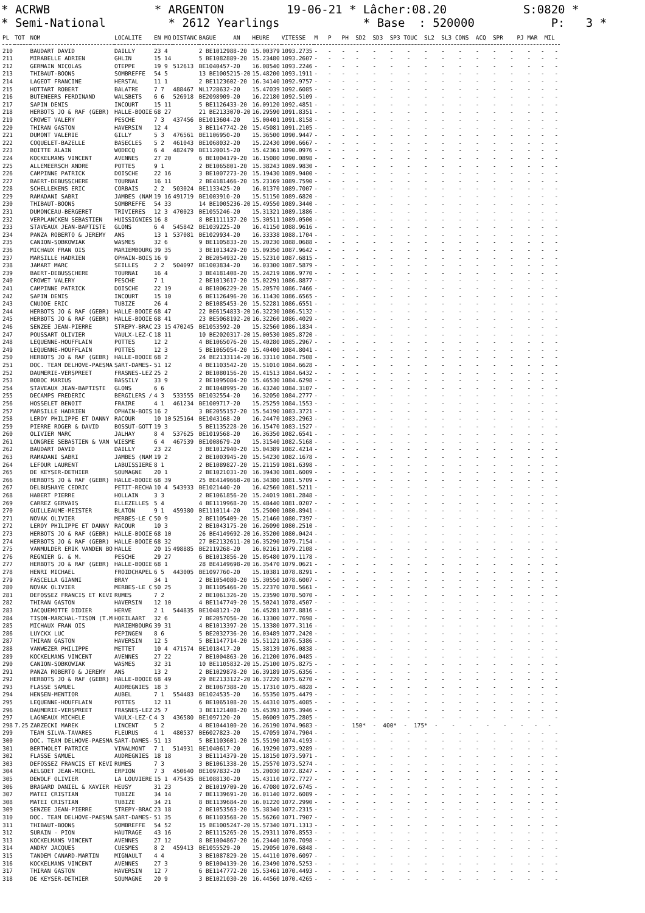* ACRWB * ARGENTON 19-06-21 * Lâcher:08.20 S:0820 *
* Semi-National * 2612 Yearlings * Base : 520000 P: 3 *
| PL | TOT | NOM | LOCALITE | EN MQ | DISTANC | BAGUE AN | HEURE | VITESSE | M P PH SD2 SD3 SP3 TOUC SL2 SL3 CONS ACQ SPR PJ MAR MIL |
| --- | --- | --- | --- | --- | --- | --- | --- | --- | --- |
| 210 | | BAUDART DAVID | DAILLY | 23 4 | | 2 BE1012988-20 | 15.00379 | 1093.2735 | - - - - - - - - - - - - - - - - |
| 211 | | MIRABELLE ADRIEN | GHLIN | 15 14 | | 5 BE1082889-20 | 15.23480 | 1093.2607 | - - - - - - - - - - - - - - - - |
| 212 | | GERMAIN NICOLAS | OTEPPE | 19 9 | 512613 | BE1040457-20 | 16.08540 | 1093.2246 | - - - - - - - - - - - - - - - - |
| 213 | | THIBAUT-BOONS | SOMBREFFE | 54 5 | | 13 BE1005215-20 | 15.48200 | 1093.1911 | - - - - - - - - - - - - - - - - |
| 214 | | LAGEOT FRANCINE | HERSTAL | 11 1 | | 2 BE1123602-20 | 16.34140 | 1092.9757 | - - - - - - - - - - - - - - - - |
| 215 | | HOTTART ROBERT | BALATRE | 7 7 | 488467 | NL1728632-20 | 15.47039 | 1092.6085 | - - - - - - - - - - - - - - - - |
| 216 | | BUTENEERS FERDINAND | WALSBETS | 6 6 | 526918 | BE2098909-20 | 16.22180 | 1092.5109 | - - - - - - - - - - - - - - - - |
| 217 | | SAPIN DENIS | INCOURT | 15 11 | | 5 BE1126433-20 | 16.09120 | 1092.4851 | - - - - - - - - - - - - - - - - |
| 218 | | HERBOTS JO & RAF (GEBR) | HALLE-BOOIE | 68 27 | | 21 BE2133070-20 | 16.29590 | 1091.8351 | - - - - - - - - - - - - - - - - |
| 219 | | CROWET VALERY | PESCHE | 7 3 | 437456 | BE1013604-20 | 15.00401 | 1091.8158 | - - - - - - - - - - - - - - - - |
| 220 | | THIRAN GASTON | HAVERSIN | 12 4 | | 3 BE1147742-20 | 15.45081 | 1091.2105 | - - - - - - - - - - - - - - - - |
| 221 | | DUMONT VALERIE | GILLY | 5 3 | 476561 | BE1106950-20 | 15.36500 | 1090.9447 | - - - - - - - - - - - - - - - - |
| 222 | | COQUELET-BAZELLE | BASECLES | 5 2 | 461043 | BE1068032-20 | 15.22430 | 1090.6667 | - - - - - - - - - - - - - - - - |
| 223 | | BOITTE ALAIN | WODECQ | 6 4 | 482479 | BE1120015-20 | 15.42361 | 1090.0976 | - - - - - - - - - - - - - - - - |
| 224 | | KOCKELMANS VINCENT | AVENNES | 27 20 | | 6 BE1004179-20 | 16.15080 | 1090.0898 | - - - - - - - - - - - - - - - - |
| 225 | | ALLEMEERSCH ANDRE | POTTES | 9 1 | | 2 BE1065801-20 | 15.38243 | 1089.9830 | - - - - - - - - - - - - - - - - |
| 226 | | CAMPINNE PATRICK | DOISCHE | 22 16 | | 3 BE1007273-20 | 15.19430 | 1089.9400 | - - - - - - - - - - - - - - - - |
| 227 | | BAERT-DEBUSSCHERE | TOURNAI | 16 11 | | 2 BE4181466-20 | 15.23169 | 1089.7590 | - - - - - - - - - - - - - - - - |
| 228 | | SCHELLEKENS ERIC | CORBAIS | 2 2 | 503024 | BE1133425-20 | 16.01370 | 1089.7007 | - - - - - - - - - - - - - - - - |
| 229 | | RAMADANI SABRI | JAMBES (NAM | 19 16 | 491719 | BE1003910-20 | 15.51150 | 1089.6820 | - - - - - - - - - - - - - - - - |
| 230 | | THIBAUT-BOONS | SOMBREFFE | 54 33 | | 14 BE1005236-20 | 15.49550 | 1089.3440 | - - - - - - - - - - - - - - - - |
| 231 | | DUMONCEAU-BERGERET | TRIVIERES | 12 3 | 470023 | BE1055246-20 | 15.31321 | 1089.1886 | - - - - - - - - - - - - - - - - |
| 232 | | VERPLANCKEN SEBASTIEN | HUISSIGNIES | 16 8 | | 8 BE1111137-20 | 15.30511 | 1089.0500 | - - - - - - - - - - - - - - - - |
| 233 | | STAVEAUX JEAN-BAPTISTE | GLONS | 6 4 | 545842 | BE1039225-20 | 16.41150 | 1088.9616 | - - - - - - - - - - - - - - - - |
| 234 | | PANZA ROBERTO & JEREMY | ANS | 13 1 | 537081 | BE1029934-20 | 16.33338 | 1088.1704 | - - - - - - - - - - - - - - - - |
| 235 | | CANION-SOBKOWIAK | WASMES | 32 6 | | 9 BE1105833-20 | 15.20230 | 1088.0688 | - - - - - - - - - - - - - - - - |
| 236 | | MICHAUX FRAN OIS | MARIEMBOURG | 39 35 | | 3 BE1013429-20 | 15.09350 | 1087.9642 | - - - - - - - - - - - - - - - - |
| 237 | | MARSILLE HADRIEN | OPHAIN-BOIS | 16 9 | | 2 BE2054932-20 | 15.52310 | 1087.6815 | - - - - - - - - - - - - - - - - |
| 238 | | JAMART MARC | SEILLES | 2 2 | 504097 | BE1003834-20 | 16.03300 | 1087.5879 | - - - - - - - - - - - - - - - - |
| 239 | | BAERT-DEBUSSCHERE | TOURNAI | 16 4 | | 3 BE4181408-20 | 15.24219 | 1086.9770 | - - - - - - - - - - - - - - - - |
| 240 | | CROWET VALERY | PESCHE | 7 1 | | 2 BE1013617-20 | 15.02291 | 1086.8877 | - - - - - - - - - - - - - - - - |
| 241 | | CAMPINNE PATRICK | DOISCHE | 22 19 | | 4 BE1006229-20 | 15.20570 | 1086.7466 | - - - - - - - - - - - - - - - - |
| 242 | | SAPIN DENIS | INCOURT | 15 10 | | 6 BE1126496-20 | 16.11430 | 1086.6565 | - - - - - - - - - - - - - - - - |
| 243 | | CNUDDE ERIC | TUBIZE | 26 4 | | 2 BE1085453-20 | 15.52281 | 1086.6551 | - - - - - - - - - - - - - - - - |
| 244 | | HERBOTS JO & RAF (GEBR) | HALLE-BOOIE | 68 47 | | 22 BE6154833-20 | 16.32230 | 1086.5132 | - - - - - - - - - - - - - - - - |
| 245 | | HERBOTS JO & RAF (GEBR) | HALLE-BOOIE | 68 41 | | 23 BE5068192-20 | 16.32260 | 1086.4029 | - - - - - - - - - - - - - - - - |
| 246 | | SENZEE JEAN-PIERRE | STREPY-BRAC | 23 15 | 470245 | BE1053592-20 | 15.32560 | 1086.1834 | - - - - - - - - - - - - - - - - |
| 247 | | POUSSART OLIVIER | VAULX-LEZ-C | 18 11 | | 10 BE2020317-20 | 15.00530 | 1085.8720 | - - - - - - - - - - - - - - - - |
| 248 | | LEQUENNE-HOUFFLAIN | POTTES | 12 2 | | 4 BE1065076-20 | 15.40280 | 1085.2967 | - - - - - - - - - - - - - - - - |
| 249 | | LEQUENNE-HOUFFLAIN | POTTES | 12 3 | | 5 BE1065054-20 | 15.40400 | 1084.8041 | - - - - - - - - - - - - - - - - |
| 250 | | HERBOTS JO & RAF (GEBR) | HALLE-BOOIE | 68 2 | | 24 BE2133114-20 | 16.33110 | 1084.7508 | - - - - - - - - - - - - - - - - |
| 251 | | DOC. TEAM DELHOVE-PAESMA | SART-DAMES- | 51 12 | | 4 BE1103542-20 | 15.51010 | 1084.6628 | - - - - - - - - - - - - - - - - |
| 252 | | DAUMERIE-VERSPREET | FRASNES-LEZ | 25 2 | | 2 BE1080156-20 | 15.41513 | 1084.6432 | - - - - - - - - - - - - - - - - |
| 253 | | BOBOC MARIUS | BASSILY | 33 9 | | 2 BE1095084-20 | 15.46530 | 1084.6298 | - - - - - - - - - - - - - - - - |
| 254 | | STAVEAUX JEAN-BAPTISTE | GLONS | 6 6 | | 2 BE1048995-20 | 16.43240 | 1084.3107 | - - - - - - - - - - - - - - - - |
| 255 | | DECAMPS FREDERIC | BERGILERS / | 4 3 | 533555 | BE1032554-20 | 16.32050 | 1084.2777 | - - - - - - - - - - - - - - - - |
| 256 | | HOSSELET BENOIT | FRAIRE | 4 1 | 461234 | BE1009717-20 | 15.25259 | 1084.1553 | - - - - - - - - - - - - - - - - |
| 257 | | MARSILLE HADRIEN | OPHAIN-BOIS | 16 2 | | 3 BE2055157-20 | 15.54190 | 1083.3721 | - - - - - - - - - - - - - - - - |
| 258 | | LEROY PHILIPPE ET DANNY | RACOUR | 10 10 | 525164 | BE1043168-20 | 16.24470 | 1083.2963 | - - - - - - - - - - - - - - - - |
| 259 | | PIERRE ROGER & DAVID | BOSSUT-GOTT | 19 3 | | 5 BE1135228-20 | 16.15470 | 1083.1527 | - - - - - - - - - - - - - - - - |
| 260 | | OLIVIER MARC | JALHAY | 8 4 | 537625 | BE1019568-20 | 16.36350 | 1082.6541 | - - - - - - - - - - - - - - - - |
| 261 | | LONGREE SEBASTIEN & VAN | WIESME | 6 4 | 467539 | BE1008679-20 | 15.31540 | 1082.5168 | - - - - - - - - - - - - - - - - |
| 262 | | BAUDART DAVID | DAILLY | 23 22 | | 3 BE1012940-20 | 15.04389 | 1082.4214 | - - - - - - - - - - - - - - - - |
| 263 | | RAMADANI SABRI | JAMBES (NAM | 19 2 | | 2 BE1003945-20 | 15.54230 | 1082.1678 | - - - - - - - - - - - - - - - - |
| 264 | | LEFOUR LAURENT | LABUISSIERE | 8 1 | | 2 BE1089827-20 | 15.21159 | 1081.6398 | - - - - - - - - - - - - - - - - |
| 265 | | DE KEYSER-DETHIER | SOUMAGNE | 20 1 | | 2 BE1021031-20 | 16.39430 | 1081.6009 | - - - - - - - - - - - - - - - - |
| 266 | | HERBOTS JO & RAF (GEBR) | HALLE-BOOIE | 68 39 | | 25 BE4149668-20 | 16.34380 | 1081.5709 | - - - - - - - - - - - - - - - - |
| 267 | | DELBUSHAYE CEDRIC | PETIT-RECHA | 10 4 | 543933 | BE1021440-20 | 16.42560 | 1081.5211 | - - - - - - - - - - - - - - - - |
| 268 | | HABERT PIERRE | HOLLAIN | 3 3 | | 2 BE1061856-20 | 15.24019 | 1081.2848 | - - - - - - - - - - - - - - - - |
| 269 | | CARREZ GERVAIS | ELLEZELLES | 5 4 | | 4 BE1119968-20 | 15.48440 | 1081.0207 | - - - - - - - - - - - - - - - - |
| 270 | | GUILLEAUME-MEISTER | BLATON | 9 1 | 459380 | BE1110114-20 | 15.25000 | 1080.8941 | - - - - - - - - - - - - - - - - |
| 271 | | NOVAK OLIVIER | MERBES-LE C | 50 9 | | 2 BE1105409-20 | 15.21460 | 1080.7397 | - - - - - - - - - - - - - - - - |
| 272 | | LEROY PHILIPPE ET DANNY | RACOUR | 10 3 | | 2 BE1043175-20 | 16.26090 | 1080.2510 | - - - - - - - - - - - - - - - - |
| 273 | | HERBOTS JO & RAF (GEBR) | HALLE-BOOIE | 68 10 | | 26 BE4149692-20 | 16.35200 | 1080.0424 | - - - - - - - - - - - - - - - - |
| 274 | | HERBOTS JO & RAF (GEBR) | HALLE-BOOIE | 68 32 | | 27 BE2132611-20 | 16.35290 | 1079.7154 | - - - - - - - - - - - - - - - - |
| 275 | | VANMULDER ERIK VANDEN BO | HALLE | 20 15 | 498885 | BE2119268-20 | 16.02161 | 1079.2108 | - - - - - - - - - - - - - - - - |
| 276 | | REGNIER G. & M. | PESCHE | 29 27 | | 6 BE1013856-20 | 15.05480 | 1079.1178 | - - - - - - - - - - - - - - - - |
| 277 | | HERBOTS JO & RAF (GEBR) | HALLE-BOOIE | 68 1 | | 28 BE4149698-20 | 16.35470 | 1079.0621 | - - - - - - - - - - - - - - - - |
| 278 | | HENRI MICHAEL | FROIDCHAPEL | 6 5 | 443005 | BE1097760-20 | 15.10381 | 1078.8291 | - - - - - - - - - - - - - - - - |
| 279 | | FASCELLA GIANNI | BRAY | 34 1 | | 2 BE1054080-20 | 15.30550 | 1078.6007 | - - - - - - - - - - - - - - - - |
| 280 | | NOVAK OLIVIER | MERBES-LE C | 50 25 | | 3 BE1105466-20 | 15.22370 | 1078.5661 | - - - - - - - - - - - - - - - - |
| 281 | | DEFOSSEZ FRANCIS ET KEVI | RUMES | 7 2 | | 2 BE1061326-20 | 15.23590 | 1078.5070 | - - - - - - - - - - - - - - - - |
| 282 | | THIRAN GASTON | HAVERSIN | 12 10 | | 4 BE1147749-20 | 15.50241 | 1078.4507 | - - - - - - - - - - - - - - - - |
| 283 | | JACQUEMOTTE DIDIER | HERVE | 2 1 | 544835 | BE1048121-20 | 16.45281 | 1077.8816 | - - - - - - - - - - - - - - - - |
| 284 | | TISON-MARCHAL-TISON (T.M | HOEILAART | 32 6 | | 7 BE2057056-20 | 16.13300 | 1077.7698 | - - - - - - - - - - - - - - - - |
| 285 | | MICHAUX FRAN OIS | MARIEMBOURG | 39 31 | | 4 BE1013397-20 | 15.13380 | 1077.3116 | - - - - - - - - - - - - - - - - |
| 286 | | LUYCKX LUC | PEPINGEN | 8 6 | | 5 BE2032736-20 | 16.03489 | 1077.2420 | - - - - - - - - - - - - - - - - |
| 287 | | THIRAN GASTON | HAVERSIN | 12 5 | | 5 BE1147714-20 | 15.51121 | 1076.5386 | - - - - - - - - - - - - - - - - |
| 288 | | VANWEZER PHILIPPE | METTET | 10 4 | 471574 | BE1018417-20 | 15.38139 | 1076.0838 | - - - - - - - - - - - - - - - - |
| 289 | | KOCKELMANS VINCENT | AVENNES | 27 22 | | 7 BE1004863-20 | 16.21200 | 1076.0485 | - - - - - - - - - - - - - - - - |
| 290 | | CANION-SOBKOWIAK | WASMES | 32 31 | | 10 BE1105832-20 | 15.25100 | 1075.8275 | - - - - - - - - - - - - - - - - |
| 291 | | PANZA ROBERTO & JEREMY | ANS | 13 2 | | 2 BE1029878-20 | 16.39189 | 1075.6356 | - - - - - - - - - - - - - - - - |
| 292 | | HERBOTS JO & RAF (GEBR) | HALLE-BOOIE | 68 49 | | 29 BE2133122-20 | 16.37220 | 1075.6270 | - - - - - - - - - - - - - - - - |
| 293 | | FLASSE SAMUEL | AUDREGNIES | 18 3 | | 2 BE1067388-20 | 15.17310 | 1075.4828 | - - - - - - - - - - - - - - - - |
| 294 | | HENSEN-MENTIOR | AUBEL | 7 1 | 554483 | BE1024535-20 | 16.55350 | 1075.4479 | - - - - - - - - - - - - - - - - |
| 295 | | LEQUENNE-HOUFFLAIN | POTTES | 12 11 | | 6 BE1065108-20 | 15.44310 | 1075.4085 | - - - - - - - - - - - - - - - - |
| 296 | | DAUMERIE-VERSPREET | FRASNES-LEZ | 25 7 | | 3 BE1121408-20 | 15.45393 | 1075.3946 | - - - - - - - - - - - - - - - - |
| 297 | | LAGNEAUX MICHELE | VAULX-LEZ-C | 4 3 | 436580 | BE1097120-20 | 15.06009 | 1075.2805 | - - - - - - - - - - - - - - - - |
| 298 | 7.25 | ZARZECKI MAREK | LINCENT | 5 2 | | 4 BE1044100-20 | 16.26190 | 1074.9683 | - - - 150* - 400* - 175* - - - - - - - - |
| 299 | | TEAM SILVA-TAVARES | FLEURUS | 4 1 | 480537 | BE6027823-20 | 15.47059 | 1074.7904 | - - - - - - - - - - - - - - - - |
| 300 | | DOC. TEAM DELHOVE-PAESMA | SART-DAMES- | 51 13 | | 5 BE1103601-20 | 15.55190 | 1074.4193 | - - - - - - - - - - - - - - - - |
| 301 | | BERTHOLET PATRICE | VINALMONT | 7 1 | 514931 | BE1040617-20 | 16.19290 | 1073.9289 | - - - - - - - - - - - - - - - - |
| 302 | | FLASSE SAMUEL | AUDREGNIES | 18 18 | | 3 BE1114379-20 | 15.18150 | 1073.5971 | - - - - - - - - - - - - - - - - |
| 303 | | DEFOSSEZ FRANCIS ET KEVI | RUMES | 7 3 | | 3 BE1061338-20 | 15.25570 | 1073.5274 | - - - - - - - - - - - - - - - - |
| 304 | | AELGOET JEAN-MICHEL | ERPION | 7 3 | 450640 | BE1097832-20 | 15.20030 | 1072.8247 | - - - - - - - - - - - - - - - - |
| 305 | | DEWOLF OLIVIER | LA LOUVIERE | 15 1 | 475435 | BE1088130-20 | 15.43110 | 1072.7727 | - - - - - - - - - - - - - - - - |
| 306 | | BRAGARD DANIEL & XAVIER | HEUSY | 31 23 | | 2 BE1019709-20 | 16.47080 | 1072.6745 | - - - - - - - - - - - - - - - - |
| 307 | | MATEI CRISTIAN | TUBIZE | 34 14 | | 7 BE1139691-20 | 16.01140 | 1072.6089 | - - - - - - - - - - - - - - - - |
| 308 | | MATEI CRISTIAN | TUBIZE | 34 21 | | 8 BE1139684-20 | 16.01220 | 1072.2990 | - - - - - - - - - - - - - - - - |
| 309 | | SENZEE JEAN-PIERRE | STREPY-BRAC | 23 18 | | 2 BE1053563-20 | 15.38340 | 1072.2315 | - - - - - - - - - - - - - - - - |
| 310 | | DOC. TEAM DELHOVE-PAESMA | SART-DAMES- | 51 35 | | 6 BE1103568-20 | 15.56260 | 1071.7907 | - - - - - - - - - - - - - - - - |
| 311 | | THIBAUT-BOONS | SOMBREFFE | 54 52 | | 15 BE1005247-20 | 15.57340 | 1071.1313 | - - - - - - - - - - - - - - - - |
| 312 | | SURAIN - PION | HAUTRAGE | 43 16 | | 2 BE1115265-20 | 15.29311 | 1070.8553 | - - - - - - - - - - - - - - - - |
| 313 | | KOCKELMANS VINCENT | AVENNES | 27 12 | | 8 BE1004867-20 | 16.23440 | 1070.7098 | - - - - - - - - - - - - - - - - |
| 314 | | ANDRY JACQUES | CUESMES | 8 2 | 459413 | BE1055529-20 | 15.29050 | 1070.6848 | - - - - - - - - - - - - - - - - |
| 315 | | TANDEM CANARD-MARTIN | MIGNAULT | 4 4 | | 3 BE1087829-20 | 15.44110 | 1070.6097 | - - - - - - - - - - - - - - - - |
| 316 | | KOCKELMANS VINCENT | AVENNES | 27 3 | | 9 BE1004139-20 | 16.23490 | 1070.5253 | - - - - - - - - - - - - - - - - |
| 317 | | THIRAN GASTON | HAVERSIN | 12 7 | | 6 BE1147772-20 | 15.53461 | 1070.4493 | - - - - - - - - - - - - - - - - |
| 318 | | DE KEYSER-DETHIER | SOUMAGNE | 20 9 | | 3 BE1021030-20 | 16.44560 | 1070.4265 | - - - - - - - - - - - - - - - - |